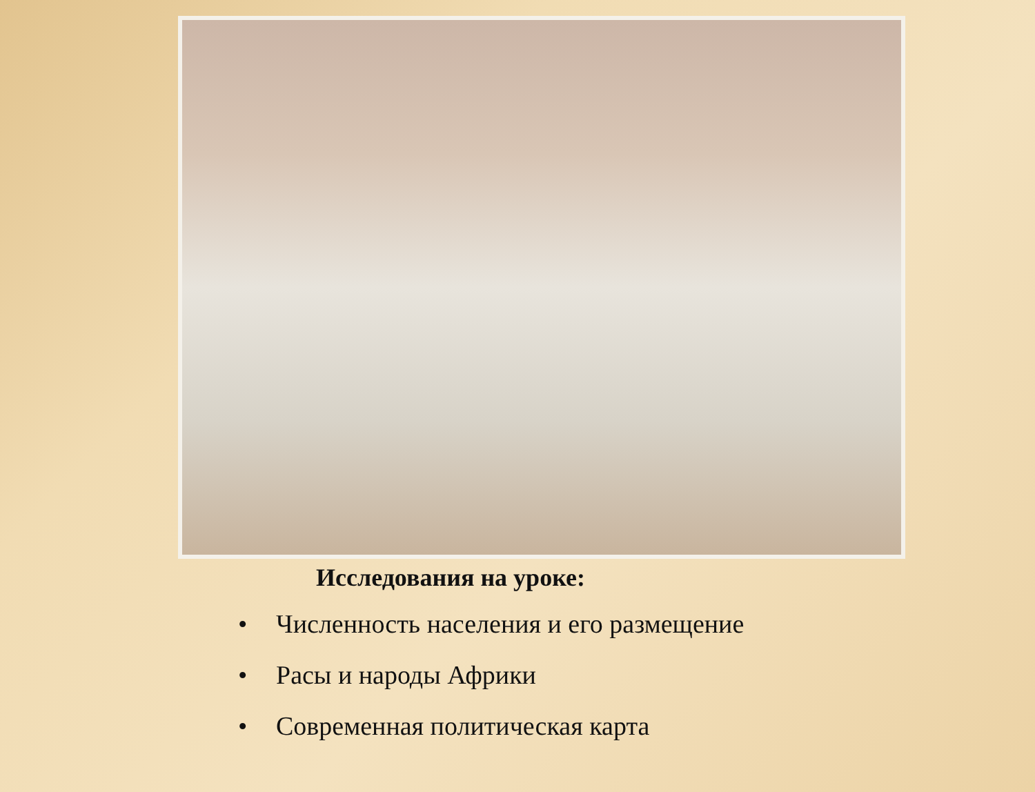Исследования на уроке:
• Численность населения и его размещение
• Расы и народы Африки
• Современная политическая карта